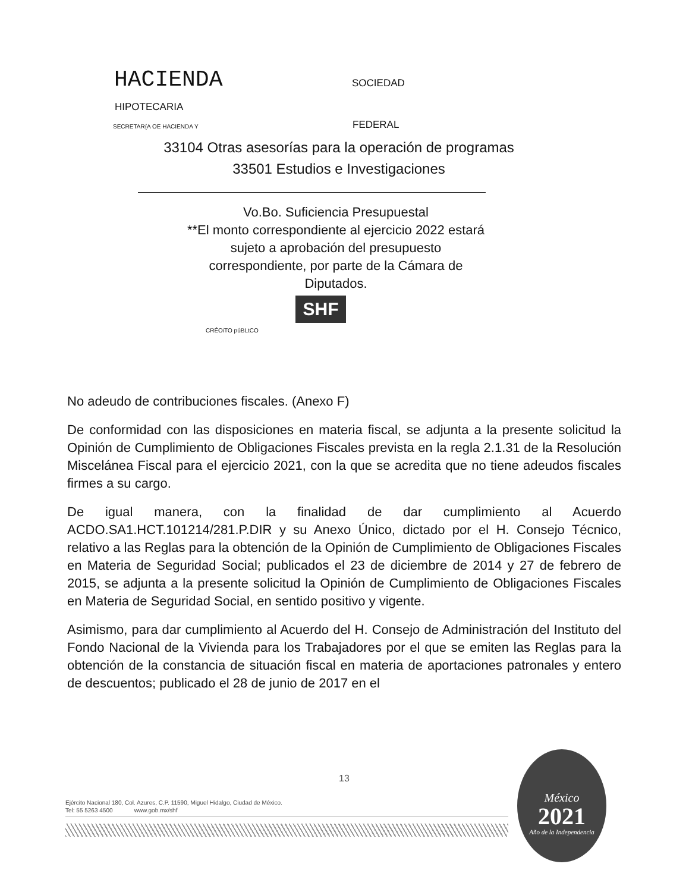HACIENDA SOCIEDAD
HIPOTECARIA
SECRETAR{A OE HACIENDA Y FEDERAL
33104 Otras asesorías para la operación de programas
33501 Estudios e Investigaciones
Vo.Bo. Suficiencia Presupuestal
**El monto correspondiente al ejercicio 2022 estará sujeto a aprobación del presupuesto correspondiente, por parte de la Cámara de Diputados.
SHF
CRÉOiTO púBLtCO
No adeudo de contribuciones fiscales. (Anexo F)
De conformidad con las disposiciones en materia fiscal, se adjunta a la presente solicitud la Opinión de Cumplimiento de Obligaciones Fiscales prevista en la regla 2.1.31 de la Resolución Miscelánea Fiscal para el ejercicio 2021, con la que se acredita que no tiene adeudos fiscales firmes a su cargo.
De igual manera, con la finalidad de dar cumplimiento al Acuerdo ACDO.SA1.HCT.101214/281.P.DIR y su Anexo Único, dictado por el H. Consejo Técnico, relativo a las Reglas para la obtención de la Opinión de Cumplimiento de Obligaciones Fiscales en Materia de Seguridad Social; publicados el 23 de diciembre de 2014 y 27 de febrero de 2015, se adjunta a la presente solicitud la Opinión de Cumplimiento de Obligaciones Fiscales en Materia de Seguridad Social, en sentido positivo y vigente.
Asimismo, para dar cumplimiento al Acuerdo del H. Consejo de Administración del Instituto del Fondo Nacional de la Vivienda para los Trabajadores por el que se emiten las Reglas para la obtención de la constancia de situación fiscal en materia de aportaciones patronales y entero de descuentos; publicado el 28 de junio de 2017 en el
13
Ejército Nacional 180, Col. Azures, C.P. 11590, Miguel Hidalgo, Ciudad de México.
Tel: 55 5263 4500 www.gob.mx/shf
México
2021
Año de la Independencia